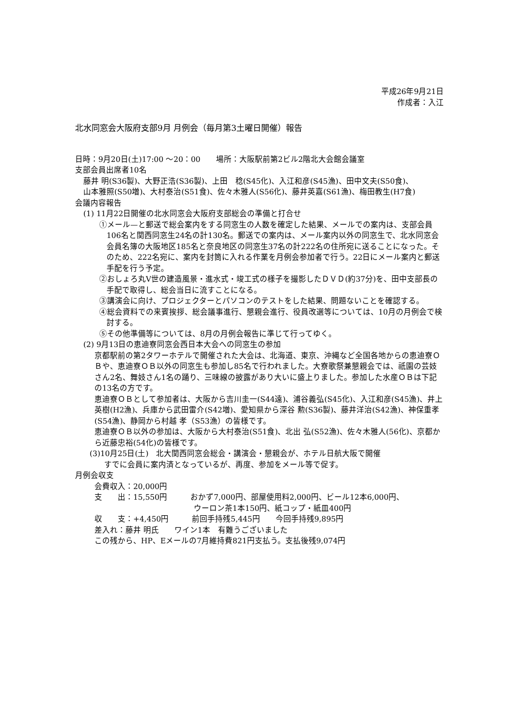平成26年9月21日
作成者：入江
北水同窓会大阪府支部9月 月例会（毎月第3土曜日開催）報告
日時：9月20日(土)17:00 ～20：00　　場所：大阪駅前第2ビル2階北大会館会議室
支部会員出席者10名
藤井 明(S36製)、大野正浩(S36製)、上田　稔(S45化)、入江和彦(S45漁)、田中文夫(S50食)、
山本雅照(S50増)、大村泰治(S51食)、佐々木雅人(S56化)、藤井英嘉(S61漁)、梅田教生(H7食)
会議内容報告
(1) 11月22日開催の北水同窓会大阪府支部総会の準備と打合せ
①メール—と郵送で総会案内をする同窓生の人数を確定した結果、メールでの案内は、支部会員106名と関西同窓生24名の計130名。郵送での案内は、メール案内以外の同窓生で、北水同窓会会員名簿の大阪地区185名と奈良地区の同窓生37名の計222名の住所宛に送ることになった。そのため、222名宛に、案内を封筒に入れる作業を月例会参加者で行う。22日にメール案内と郵送手配を行う予定。
②おしょろ丸Ⅴ世の建造風景・進水式・竣工式の様子を撮影したＤＶＤ(約37分)を、田中支部長の手配で取得し、総会当日に流すことになる。
③講演会に向け、プロジェクターとパソコンのテストをした結果、問題ないことを確認する。
④総会資料での来賓挨拶、総会議事進行、懇親会進行、役員改選等については、10月の月例会で検討する。
⑤その他準備等については、8月の月例会報告に準じて行ってゆく。
(2) 9月13日の恵迪寮同窓会西日本大会への同窓生の参加
京都駅前の第2タワーホテルで開催された大会は、北海道、東京、沖縄など全国各地からの恵迪寮ＯＢや、恵迪寮ＯＢ以外の同窓生も参加し85名で行われました。大寮歌祭兼懇親会では、祇園の芸妓さん2名、舞妓さん1名の踊り、三味線の披露があり大いに盛上りました。参加した水産ＯＢは下記の13名の方です。
恵迪寮ＯＢとして参加者は、大阪から吉川圭一(S44遠)、浦谷義弘(S45化)、入江和彦(S45漁)、井上英樹(H2漁)、兵庫から武田雷介(S42増)、愛知県から深谷 勲(S36製)、藤井洋治(S42漁)、神保重孝(S54漁)、静岡から村越 孝（S53漁）の皆様です。
恵迪寮ＯＢ以外の参加は、大阪から大村泰治(S51食)、北出 弘(S52漁)、佐々木雅人(56化)、京都から近藤忠裕(54化)の皆様です。
(3)10月25日(土)　北大関西同窓会総会・講演会・懇親会が、ホテル日航大阪で開催
すでに会員に案内済となっているが、再度、参加をメール等で促す。
月例会収支
会費収入：20,000円
支　　出：15,550円　　　おかず7,000円、部屋使用料2,000円、ビール12本6,000円、
ウーロン茶1本150円、紙コップ・紙皿400円
収　　支：+4,450円　　　前回手持残5,445円　　今回手持残9,895円
差入れ：藤井 明氏　　ワイン1本　有難うございました
この残から、HP、Eメールの7月維持費821円支払う。支払後残9,074円